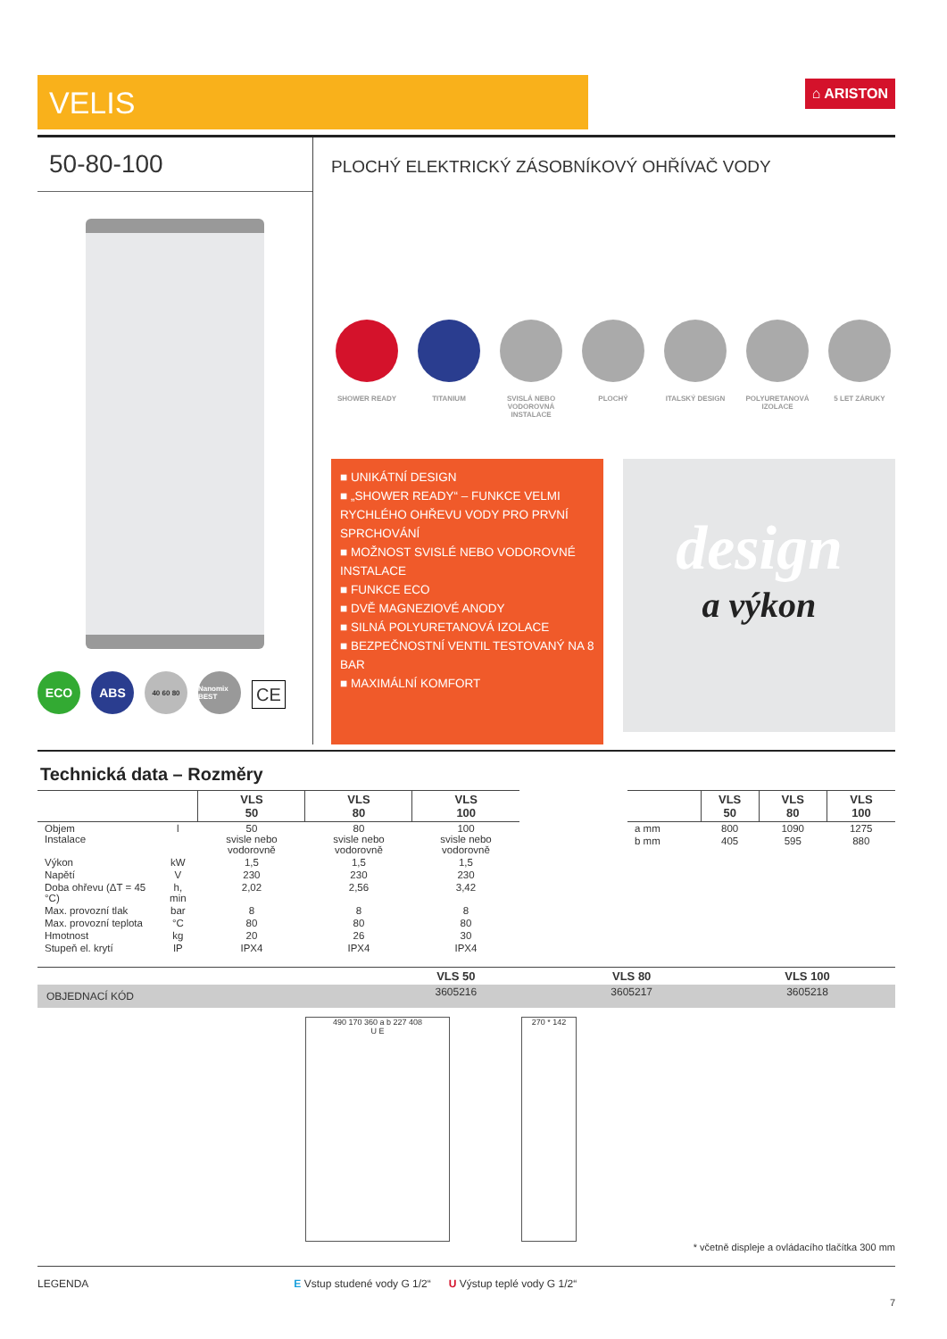VELIS
⌂ ARISTON
50-80-100
ECO ABS
40 60 80 Nanomix BEST
CE
PLOCHÝ ELEKTRICKÝ ZÁSOBNÍKOVÝ OHŘÍVAČ VODY
SHOWER READY TITANIUM SVISLÁ NEBO VODOROVNÁ INSTALACE
PLOCHÝ ITALSKÝ DESIGN POLYURETANOVÁ IZOLACE
5 LET ZÁRUKY
■ UNIKÁTNÍ DESIGN
■ „SHOWER READY“ – FUNKCE VELMI RYCHLÉHO OHŘEVU VODY PRO PRVNÍ SPRCHOVÁNÍ
■ MOŽNOST SVISLÉ NEBO VODOROVNÉ INSTALACE
■ FUNKCE ECO
■ DVĚ MAGNEZIOVÉ ANODY
■ SILNÁ POLYURETANOVÁ IZOLACE
■ BEZPEČNOSTNÍ VENTIL TESTOVANÝ NA 8 BAR
■ MAXIMÁLNÍ KOMFORT
design
a výkon
Technická data – Rozměry
| | | VLS 50 | VLS 80 | VLS 100 |
| --- | --- | --- | --- | --- |
| Objem Instalace | l | 50 svisle nebo vodorovně | 80 svisle nebo vodorovně | 100 svisle nebo vodorovně |
| Výkon | kW | 1,5 | 1,5 | 1,5 |
| Napětí | V | 230 | 230 | 230 |
| Doba ohřevu (ΔT = 45 °C) | h, min | 2,02 | 2,56 | 3,42 |
| Max. provozní tlak | bar | 8 | 8 | 8 |
| Max. provozní teplota | °C | 80 | 80 | 80 |
| Hmotnost | kg | 20 | 26 | 30 |
| Stupeň el. krytí | IP | IPX4 | IPX4 | IPX4 |
| | VLS 50 | VLS 80 | VLS 100 |
| --- | --- | --- | --- |
| a mm | 800 | 1090 | 1275 |
| b mm | 405 | 595 | 880 |
| | VLS 50 | VLS 80 | VLS 100 |
| OBJEDNACÍ KÓD | 3605216 | 3605217 | 3605218 |
490 170 360 a b 227 408
U E
270 * 142
* včetně displeje a ovládacího tlačítka 300 mm
LEGENDA E Vstup studené vody G 1/2“ U Výstup teplé vody G 1/2“
7